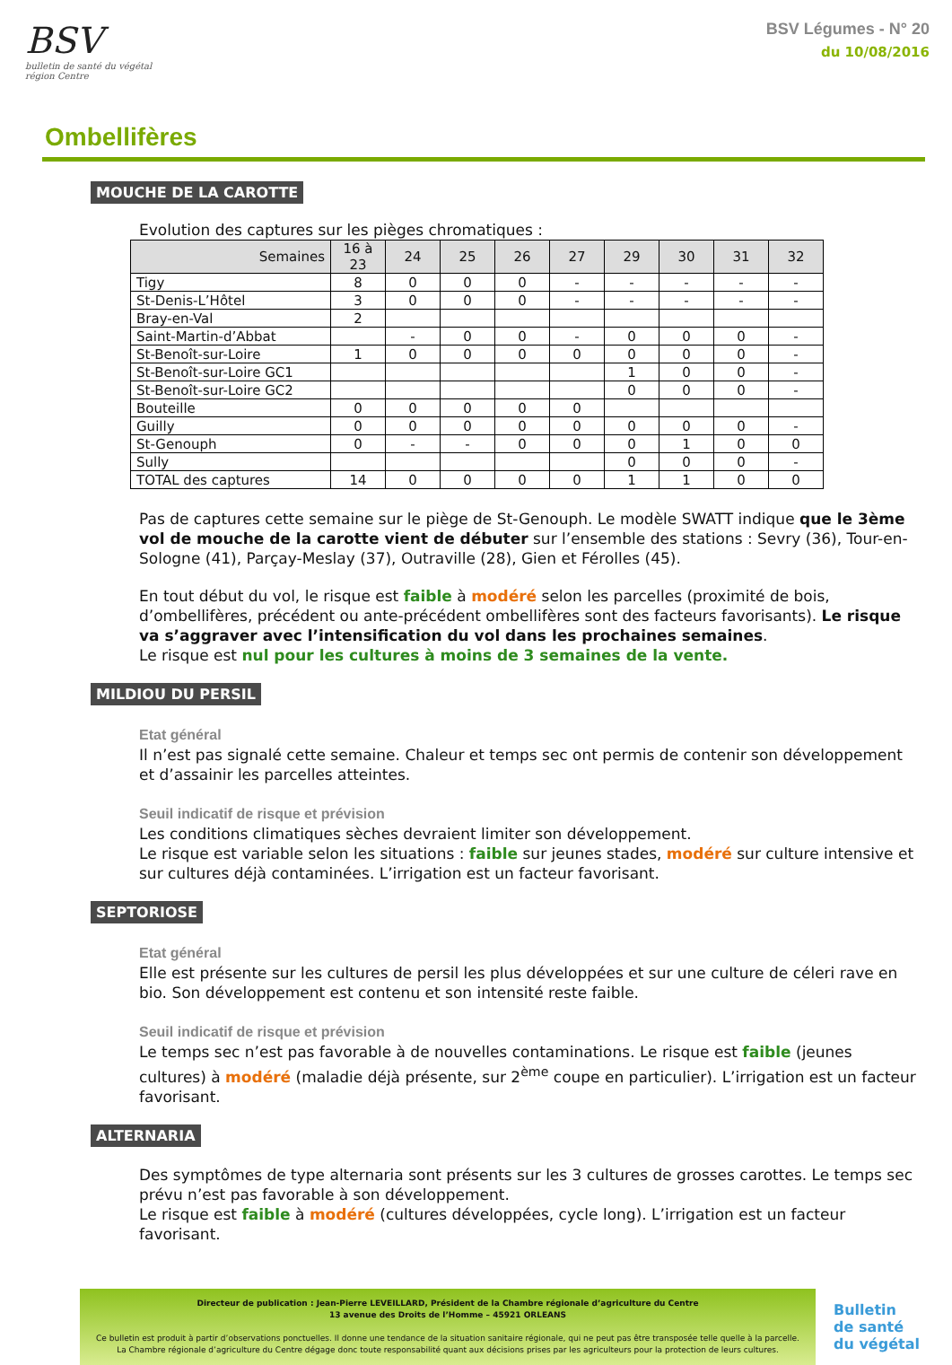BSV
bulletin de santé du végétal
région Centre
BSV Légumes - N° 20
du 10/08/2016
Ombellifères
MOUCHE DE LA CAROTTE
Evolution des captures sur les pièges chromatiques :
| Semaines | 16 à 23 | 24 | 25 | 26 | 27 | 29 | 30 | 31 | 32 |
| --- | --- | --- | --- | --- | --- | --- | --- | --- | --- |
| Tigy | 8 | 0 | 0 | 0 | - | - | - | - | - |
| St-Denis-L’Hôtel | 3 | 0 | 0 | 0 | - | - | - | - | - |
| Bray-en-Val | 2 | | | | | | | | |
| Saint-Martin-d’Abbat | | - | 0 | 0 | - | 0 | 0 | 0 | - |
| St-Benoît-sur-Loire | 1 | 0 | 0 | 0 | 0 | 0 | 0 | 0 | - |
| St-Benoît-sur-Loire GC1 | | | | | | 1 | 0 | 0 | - |
| St-Benoît-sur-Loire GC2 | | | | | | 0 | 0 | 0 | - |
| Bouteille | 0 | 0 | 0 | 0 | 0 | | | | |
| Guilly | 0 | 0 | 0 | 0 | 0 | 0 | 0 | 0 | - |
| St-Genouph | 0 | - | - | 0 | 0 | 0 | 1 | 0 | 0 |
| Sully | | | | | | 0 | 0 | 0 | - |
| TOTAL des captures | 14 | 0 | 0 | 0 | 0 | 1 | 1 | 0 | 0 |
Pas de captures cette semaine sur le piège de St-Genouph. Le modèle SWATT indique que le 3ème vol de mouche de la carotte vient de débuter sur l’ensemble des stations : Sevry (36), Tour-en-Sologne (41), Parçay-Meslay (37), Outraville (28), Gien et Férolles (45).
En tout début du vol, le risque est faible à modéré selon les parcelles (proximité de bois, d’ombellifères, précédent ou ante-précédent ombellifères sont des facteurs favorisants). Le risque va s’aggraver avec l’intensification du vol dans les prochaines semaines.
Le risque est nul pour les cultures à moins de 3 semaines de la vente.
MILDIOU DU PERSIL
Etat général
Il n’est pas signalé cette semaine. Chaleur et temps sec ont permis de contenir son développement et d’assainir les parcelles atteintes.
Seuil indicatif de risque et prévision
Les conditions climatiques sèches devraient limiter son développement.
Le risque est variable selon les situations : faible sur jeunes stades, modéré sur culture intensive et sur cultures déjà contaminées. L’irrigation est un facteur favorisant.
SEPTORIOSE
Etat général
Elle est présente sur les cultures de persil les plus développées et sur une culture de céleri rave en bio. Son développement est contenu et son intensité reste faible.
Seuil indicatif de risque et prévision
Le temps sec n’est pas favorable à de nouvelles contaminations. Le risque est faible (jeunes cultures) à modéré (maladie déjà présente, sur 2<sup>ème</sup> coupe en particulier). L’irrigation est un facteur favorisant.
ALTERNARIA
Des symptômes de type alternaria sont présents sur les 3 cultures de grosses carottes. Le temps sec prévu n’est pas favorable à son développement.
Le risque est faible à modéré (cultures développées, cycle long). L’irrigation est un facteur favorisant.
Directeur de publication : Jean-Pierre LEVEILLARD, Président de la Chambre régionale d’agriculture du Centre
13 avenue des Droits de l’Homme – 45921 ORLEANS
Ce bulletin est produit à partir d’observations ponctuelles. Il donne une tendance de la situation sanitaire régionale, qui ne peut pas être transposée telle quelle à la parcelle.
La Chambre régionale d’agriculture du Centre dégage donc toute responsabilité quant aux décisions prises par les agriculteurs pour la protection de leurs cultures.
Bulletin
de santé
du végétal